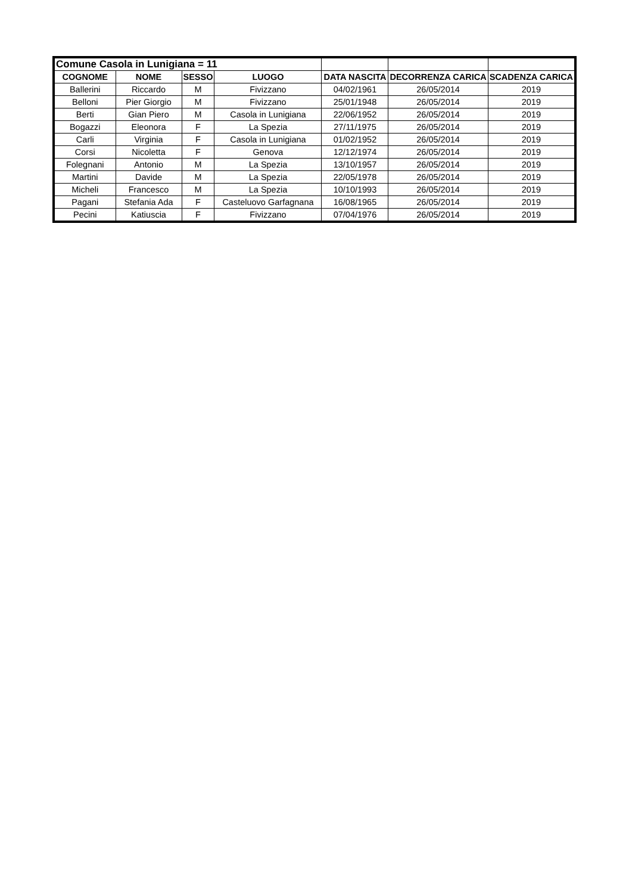| Comune Casola in Lunigiana = 11 | | | | | | |
| COGNOME | NOME | SESSO | LUOGO | DATA NASCITA | DECORRENZA CARICA | SCADENZA CARICA |
| Ballerini | Riccardo | M | Fivizzano | 04/02/1961 | 26/05/2014 | 2019 |
| Belloni | Pier Giorgio | M | Fivizzano | 25/01/1948 | 26/05/2014 | 2019 |
| Berti | Gian Piero | M | Casola in Lunigiana | 22/06/1952 | 26/05/2014 | 2019 |
| Bogazzi | Eleonora | F | La Spezia | 27/11/1975 | 26/05/2014 | 2019 |
| Carli | Virginia | F | Casola in Lunigiana | 01/02/1952 | 26/05/2014 | 2019 |
| Corsi | Nicoletta | F | Genova | 12/12/1974 | 26/05/2014 | 2019 |
| Folegnani | Antonio | M | La Spezia | 13/10/1957 | 26/05/2014 | 2019 |
| Martini | Davide | M | La Spezia | 22/05/1978 | 26/05/2014 | 2019 |
| Micheli | Francesco | M | La Spezia | 10/10/1993 | 26/05/2014 | 2019 |
| Pagani | Stefania Ada | F | Casteluovo Garfagnana | 16/08/1965 | 26/05/2014 | 2019 |
| Pecini | Katiuscia | F | Fivizzano | 07/04/1976 | 26/05/2014 | 2019 |